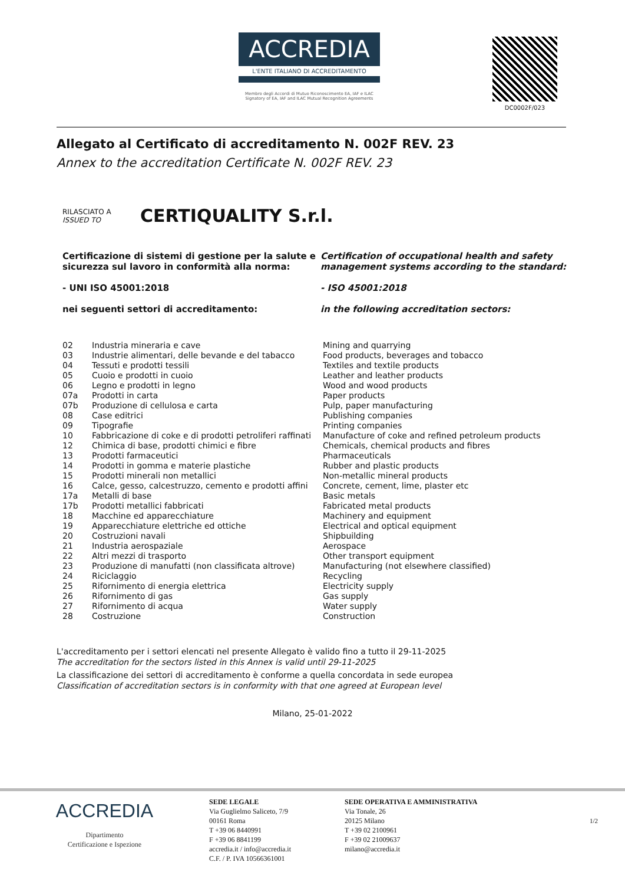ACCREDIA
L'ENTE ITALIANO DI ACCREDITAMENTO
Membro degli Accordi di Mutuo Riconoscimento EA, IAF e ILAC
Signatory of EA, IAF and ILAC Mutual Recognition Agreements
DC0002F/023
Allegato al Certificato di accreditamento N. 002F REV. 23
Annex to the accreditation Certificate N. 002F REV. 23
RILASCIATO A
ISSUED TO
CERTIQUALITY S.r.l.
Certificazione di sistemi di gestione per la salute e sicurezza sul lavoro in conformità alla norma:
- UNI ISO 45001:2018
nei seguenti settori di accreditamento:
Certification of occupational health and safety management systems according to the standard:
- ISO 45001:2018
in the following accreditation sectors:
| 02 | Industria mineraria e cave | Mining and quarrying |
| 03 | Industrie alimentari, delle bevande e del tabacco | Food products, beverages and tobacco |
| 04 | Tessuti e prodotti tessili | Textiles and textile products |
| 05 | Cuoio e prodotti in cuoio | Leather and leather products |
| 06 | Legno e prodotti in legno | Wood and wood products |
| 07a | Prodotti in carta | Paper products |
| 07b | Produzione di cellulosa e carta | Pulp, paper manufacturing |
| 08 | Case editrici | Publishing companies |
| 09 | Tipografie | Printing companies |
| 10 | Fabbricazione di coke e di prodotti petroliferi raffinati | Manufacture of coke and refined petroleum products |
| 12 | Chimica di base, prodotti chimici e fibre | Chemicals, chemical products and fibres |
| 13 | Prodotti farmaceutici | Pharmaceuticals |
| 14 | Prodotti in gomma e materie plastiche | Rubber and plastic products |
| 15 | Prodotti minerali non metallici | Non-metallic mineral products |
| 16 | Calce, gesso, calcestruzzo, cemento e prodotti affini | Concrete, cement, lime, plaster etc |
| 17a | Metalli di base | Basic metals |
| 17b | Prodotti metallici fabbricati | Fabricated metal products |
| 18 | Macchine ed apparecchiature | Machinery and equipment |
| 19 | Apparecchiature elettriche ed ottiche | Electrical and optical equipment |
| 20 | Costruzioni navali | Shipbuilding |
| 21 | Industria aerospaziale | Aerospace |
| 22 | Altri mezzi di trasporto | Other transport equipment |
| 23 | Produzione di manufatti (non classificata altrove) | Manufacturing (not elsewhere classified) |
| 24 | Riciclaggio | Recycling |
| 25 | Rifornimento di energia elettrica | Electricity supply |
| 26 | Rifornimento di gas | Gas supply |
| 27 | Rifornimento di acqua | Water supply |
| 28 | Costruzione | Construction |
L'accreditamento per i settori elencati nel presente Allegato è valido fino a tutto il 29-11-2025
The accreditation for the sectors listed in this Annex is valid until 29-11-2025
La classificazione dei settori di accreditamento è conforme a quella concordata in sede europea
Classification of accreditation sectors is in conformity with that one agreed at European level
Milano, 25-01-2022
ACCREDIA
Dipartimento
Certificazione e Ispezione
SEDE LEGALE
Via Guglielmo Saliceto, 7/9
00161 Roma
T +39 06 8440991
F +39 06 8841199
accredia.it / info@accredia.it
C.F. / P. IVA 10566361001
SEDE OPERATIVA E AMMINISTRATIVA
Via Tonale, 26
20125 Milano
T +39 02 2100961
F +39 02 21009637
milano@accredia.it
1/2